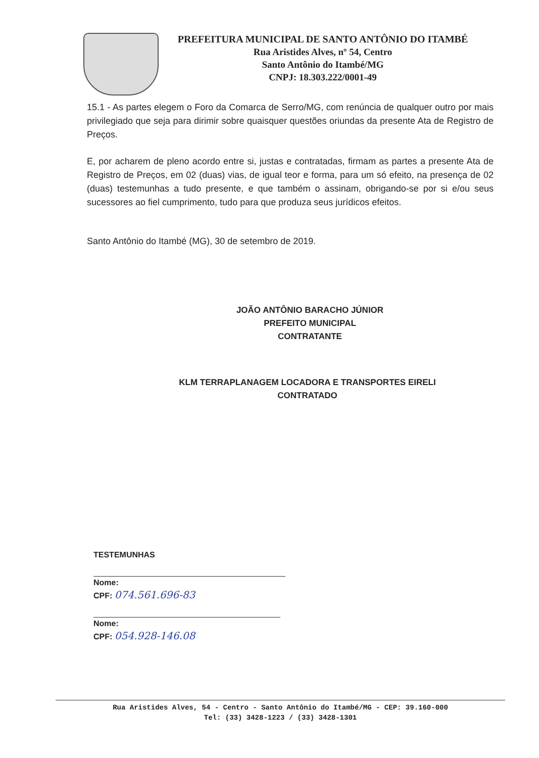PREFEITURA MUNICIPAL DE SANTO ANTÔNIO DO ITAMBÉ
Rua Aristides Alves, nº 54, Centro
Santo Antônio do Itambé/MG
CNPJ: 18.303.222/0001-49
15.1 - As partes elegem o Foro da Comarca de Serro/MG, com renúncia de qualquer outro por mais privilegiado que seja para dirimir sobre quaisquer questões oriundas da presente Ata de Registro de Preços.
E, por acharem de pleno acordo entre si, justas e contratadas, firmam as partes a presente Ata de Registro de Preços, em 02 (duas) vias, de igual teor e forma, para um só efeito, na presença de 02 (duas) testemunhas a tudo presente, e que também o assinam, obrigando-se por si e/ou seus sucessores ao fiel cumprimento, tudo para que produza seus jurídicos efeitos.
Santo Antônio do Itambé (MG), 30 de setembro de 2019.
JOÃO ANTÔNIO BARACHO JÚNIOR
PREFEITO MUNICIPAL
CONTRATANTE
KLM TERRAPLANAGEM LOCADORA E TRANSPORTES EIRELI
CONTRATADO
TESTEMUNHAS
Nome:
CPF: 074.561.696-83
Nome:
CPF: 054.928-146.08
Rua Aristides Alves, 54 - Centro - Santo Antônio do Itambé/MG - CEP: 39.160-000
Tel: (33) 3428-1223 / (33) 3428-1301